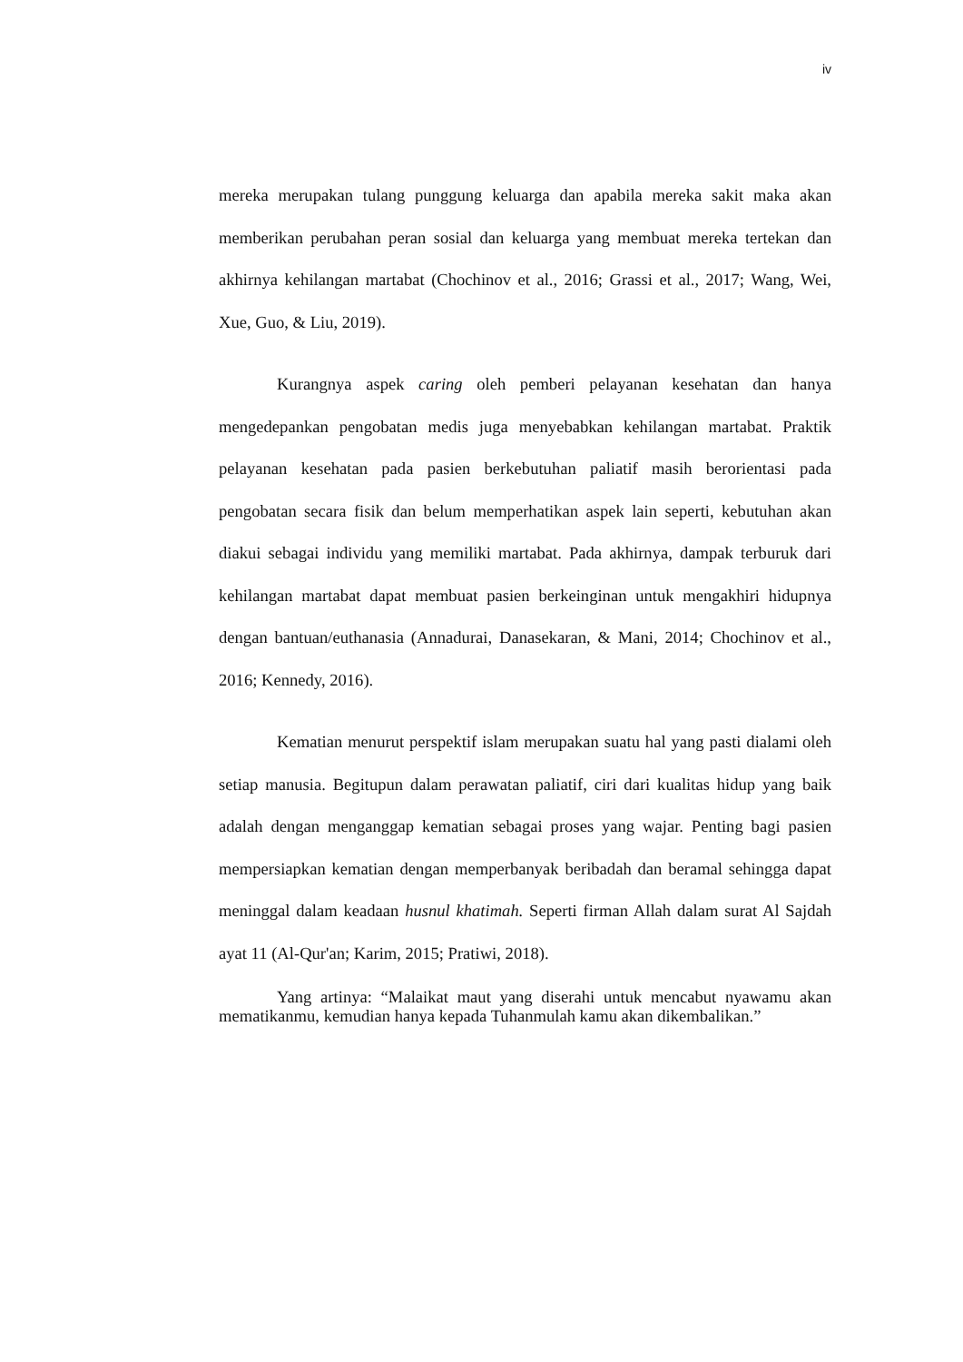iv
mereka merupakan tulang punggung keluarga dan apabila mereka sakit maka akan memberikan perubahan peran sosial dan keluarga yang membuat mereka tertekan dan akhirnya kehilangan martabat (Chochinov et al., 2016; Grassi et al., 2017; Wang, Wei, Xue, Guo, & Liu, 2019).
Kurangnya aspek caring oleh pemberi pelayanan kesehatan dan hanya mengedepankan pengobatan medis juga menyebabkan kehilangan martabat. Praktik pelayanan kesehatan pada pasien berkebutuhan paliatif masih berorientasi pada pengobatan secara fisik dan belum memperhatikan aspek lain seperti, kebutuhan akan diakui sebagai individu yang memiliki martabat. Pada akhirnya, dampak terburuk dari kehilangan martabat dapat membuat pasien berkeinginan untuk mengakhiri hidupnya dengan bantuan/euthanasia (Annadurai, Danasekaran, & Mani, 2014; Chochinov et al., 2016; Kennedy, 2016).
Kematian menurut perspektif islam merupakan suatu hal yang pasti dialami oleh setiap manusia. Begitupun dalam perawatan paliatif, ciri dari kualitas hidup yang baik adalah dengan menganggap kematian sebagai proses yang wajar. Penting bagi pasien mempersiapkan kematian dengan memperbanyak beribadah dan beramal sehingga dapat meninggal dalam keadaan husnul khatimah. Seperti firman Allah dalam surat Al Sajdah ayat 11 (Al-Qur'an; Karim, 2015; Pratiwi, 2018).
Yang artinya: “Malaikat maut yang diserahi untuk mencabut nyawamu akan mematikanmu, kemudian hanya kepada Tuhanmulah kamu akan dikembalikan.”